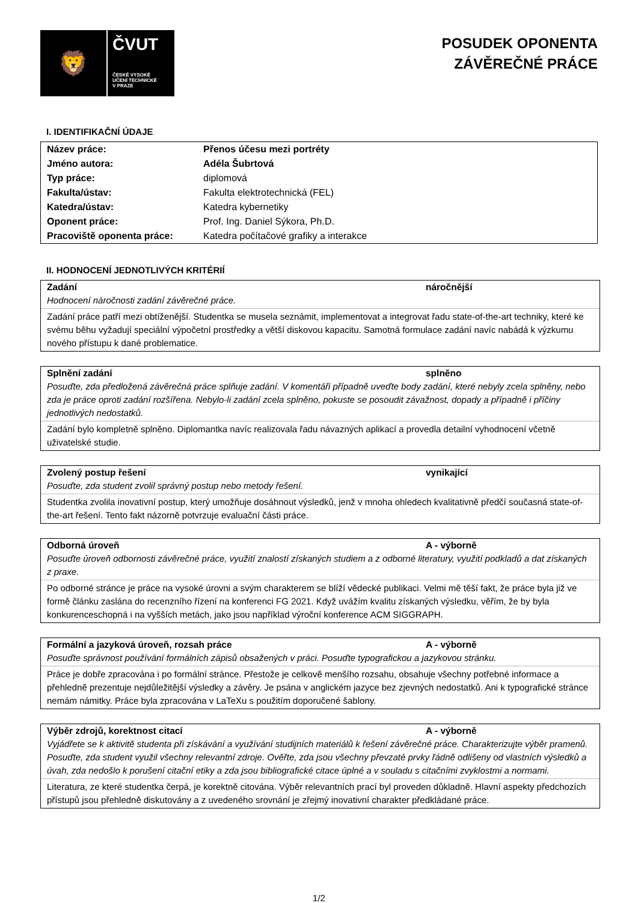🦁
ČVUT
ČESKÉ VYSOKÉ
UČENÍ TECHNICKÉ
V PRAZE
POSUDEK OPONENTA
ZÁVĚREČNÉ PRÁCE
I. IDENTIFIKAČNÍ ÚDAJE
| Název práce: | Přenos účesu mezi portréty |
| Jméno autora: | Adéla Šubrtová |
| Typ práce: | diplomová |
| Fakulta/ústav: | Fakulta elektrotechnická (FEL) |
| Katedra/ústav: | Katedra kybernetiky |
| Oponent práce: | Prof. Ing. Daniel Sýkora, Ph.D. |
| Pracoviště oponenta práce: | Katedra počítačové grafiky a interakce |
II. HODNOCENÍ JEDNOTLIVÝCH KRITÉRIÍ
Zadání náročnější
Hodnocení náročnosti zadání závěrečné práce.
Zadání práce patří mezi obtíženější. Studentka se musela seznámit, implementovat a integrovat řadu state-of-the-art techniky, které ke svému běhu vyžadují speciální výpočetní prostředky a větší diskovou kapacitu. Samotná formulace zadání navíc nabádá k výzkumu nového přístupu k dané problematice.
Splnění zadání splněno
Posuďte, zda předložená závěrečná práce splňuje zadání. V komentáři případně uveďte body zadání, které nebyly zcela splněny, nebo zda je práce oproti zadání rozšířena. Nebylo-li zadání zcela splněno, pokuste se posoudit závažnost, dopady a případně i příčiny jednotlivých nedostatků.
Zadání bylo kompletně splněno. Diplomantka navíc realizovala řadu návazných aplikací a provedla detailní vyhodnocení včetně uživatelské studie.
Zvolený postup řešení vynikající
Posuďte, zda student zvolil správný postup nebo metody řešení.
Studentka zvolila inovativní postup, který umožňuje dosáhnout výsledků, jenž v mnoha ohledech kvalitativně předčí současná state-of-the-art řešení. Tento fakt názorně potvrzuje evaluační části práce.
Odborná úroveň A - výborně
Posuďte úroveň odbornosti závěrečné práce, využití znalostí získaných studiem a z odborné literatury, využití podkladů a dat získaných z praxe.
Po odborné stránce je práce na vysoké úrovni a svým charakterem se blíží vědecké publikaci. Velmi mě těší fakt, že práce byla již ve formě článku zaslána do recenzního řízení na konferenci FG 2021. Když uvážím kvalitu získaných výsledku, věřím, že by byla konkurenceschopná i na vyšších metách, jako jsou například výroční konference ACM SIGGRAPH.
Formální a jazyková úroveň, rozsah práce A - výborně
Posuďte správnost používání formálních zápisů obsažených v práci. Posuďte typografickou a jazykovou stránku.
Práce je dobře zpracována i po formální stránce. Přestože je celkově menšího rozsahu, obsahuje všechny potřebné informace a přehledně prezentuje nejdůležitější výsledky a závěry. Je psána v anglickém jazyce bez zjevných nedostatků. Ani k typografické stránce nemám námitky. Práce byla zpracována v LaTeXu s použitím doporučené šablony.
Výběr zdrojů, korektnost citací A - výborně
Vyjádřete se k aktivitě studenta při získávání a využívání studijních materiálů k řešení závěrečné práce. Charakterizujte výběr pramenů. Posuďte, zda student využil všechny relevantní zdroje. Ověřte, zda jsou všechny převzaté prvky řádně odlišeny od vlastních výsledků a úvah, zda nedošlo k porušení citační etiky a zda jsou bibliografické citace úplné a v souladu s citačními zvyklostmi a normami.
Literatura, ze které studentka čerpá, je korektně citována. Výběr relevantních prací byl proveden důkladně. Hlavní aspekty předchozích přístupů jsou přehledně diskutovány a z uvedeného srovnání je zřejmý inovativní charakter předkládané práce.
1/2